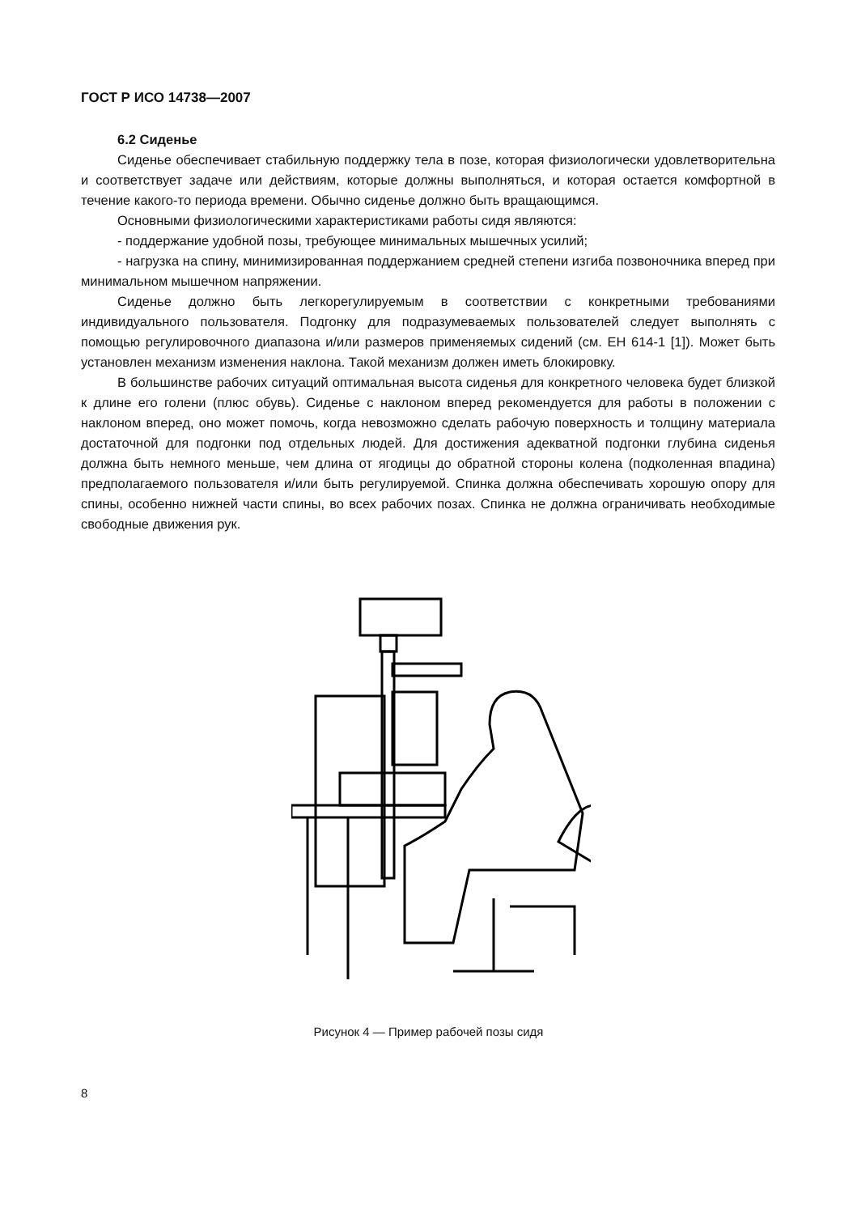ГОСТ Р ИСО 14738—2007
6.2 Сиденье
Сиденье обеспечивает стабильную поддержку тела в позе, которая физиологически удовлетворительна и соответствует задаче или действиям, которые должны выполняться, и которая остается комфортной в течение какого-то периода времени. Обычно сиденье должно быть вращающимся.
Основными физиологическими характеристиками работы сидя являются:
- поддержание удобной позы, требующее минимальных мышечных усилий;
- нагрузка на спину, минимизированная поддержанием средней степени изгиба позвоночника вперед при минимальном мышечном напряжении.
Сиденье должно быть легкорегулируемым в соответствии с конкретными требованиями индивидуального пользователя. Подгонку для подразумеваемых пользователей следует выполнять с помощью регулировочного диапазона и/или размеров применяемых сидений (см. ЕН 614-1 [1]). Может быть установлен механизм изменения наклона. Такой механизм должен иметь блокировку.
В большинстве рабочих ситуаций оптимальная высота сиденья для конкретного человека будет близкой к длине его голени (плюс обувь). Сиденье с наклоном вперед рекомендуется для работы в положении с наклоном вперед, оно может помочь, когда невозможно сделать рабочую поверхность и толщину материала достаточной для подгонки под отдельных людей. Для достижения адекватной подгонки глубина сиденья должна быть немного меньше, чем длина от ягодицы до обратной стороны колена (подколенная впадина) предполагаемого пользователя и/или быть регулируемой. Спинка должна обеспечивать хорошую опору для спины, особенно нижней части спины, во всех рабочих позах. Спинка не должна ограничивать необходимые свободные движения рук.
Рисунок 4 — Пример рабочей позы сидя
8